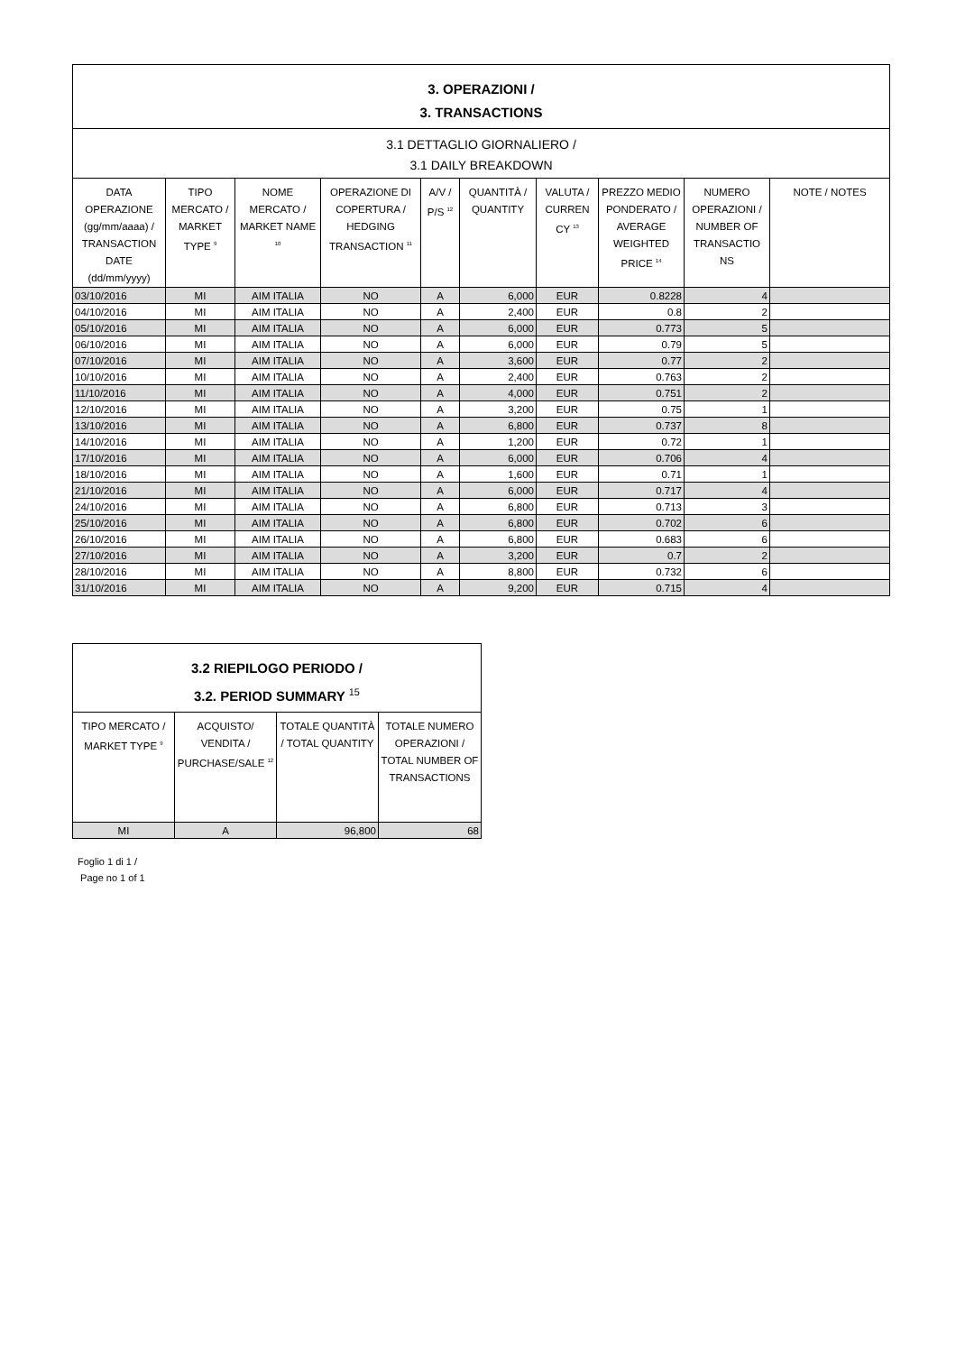| 3. OPERAZIONI / 3. TRANSACTIONS | | | | | | | | | |
| --- | --- | --- | --- | --- | --- | --- | --- | --- | --- |
| 3.1 DETTAGLIO GIORNALIERO / 3.1 DAILY BREAKDOWN | | | | | | | | | |
| DATA OPERAZIONE (gg/mm/aaaa) / TRANSACTION DATE (dd/mm/yyyy) | TIPO MERCATO / MARKET TYPE <sup>9</sup> | NOME MERCATO / MARKET NAME <sup>10</sup> | OPERAZIONE DI COPERTURA / HEDGING TRANSACTION <sup>11</sup> | A/V / P/S <sup>12</sup> | QUANTITÀ / QUANTITY | VALUTA / CURREN CY <sup>13</sup> | PREZZO MEDIO PONDERATO / AVERAGE WEIGHTED PRICE <sup>14</sup> | NUMERO OPERAZIONI / NUMBER OF TRANSACTIO NS | NOTE / NOTES |
| 03/10/2016 | MI | AIM ITALIA | NO | A | 6,000 | EUR | 0.8228 | 4 | |
| 04/10/2016 | MI | AIM ITALIA | NO | A | 2,400 | EUR | 0.8 | 2 | |
| 05/10/2016 | MI | AIM ITALIA | NO | A | 6,000 | EUR | 0.773 | 5 | |
| 06/10/2016 | MI | AIM ITALIA | NO | A | 6,000 | EUR | 0.79 | 5 | |
| 07/10/2016 | MI | AIM ITALIA | NO | A | 3,600 | EUR | 0.77 | 2 | |
| 10/10/2016 | MI | AIM ITALIA | NO | A | 2,400 | EUR | 0.763 | 2 | |
| 11/10/2016 | MI | AIM ITALIA | NO | A | 4,000 | EUR | 0.751 | 2 | |
| 12/10/2016 | MI | AIM ITALIA | NO | A | 3,200 | EUR | 0.75 | 1 | |
| 13/10/2016 | MI | AIM ITALIA | NO | A | 6,800 | EUR | 0.737 | 8 | |
| 14/10/2016 | MI | AIM ITALIA | NO | A | 1,200 | EUR | 0.72 | 1 | |
| 17/10/2016 | MI | AIM ITALIA | NO | A | 6,000 | EUR | 0.706 | 4 | |
| 18/10/2016 | MI | AIM ITALIA | NO | A | 1,600 | EUR | 0.71 | 1 | |
| 21/10/2016 | MI | AIM ITALIA | NO | A | 6,000 | EUR | 0.717 | 4 | |
| 24/10/2016 | MI | AIM ITALIA | NO | A | 6,800 | EUR | 0.713 | 3 | |
| 25/10/2016 | MI | AIM ITALIA | NO | A | 6,800 | EUR | 0.702 | 6 | |
| 26/10/2016 | MI | AIM ITALIA | NO | A | 6,800 | EUR | 0.683 | 6 | |
| 27/10/2016 | MI | AIM ITALIA | NO | A | 3,200 | EUR | 0.7 | 2 | |
| 28/10/2016 | MI | AIM ITALIA | NO | A | 8,800 | EUR | 0.732 | 6 | |
| 31/10/2016 | MI | AIM ITALIA | NO | A | 9,200 | EUR | 0.715 | 4 | |
| 3.2 RIEPILOGO PERIODO / 3.2. PERIOD SUMMARY <sup>15</sup> | | | |
| --- | --- | --- | --- |
| TIPO MERCATO / MARKET TYPE <sup>9</sup> | ACQUISTO/ VENDITA / PURCHASE/SALE <sup>12</sup> | TOTALE QUANTITÀ / TOTAL QUANTITY | TOTALE NUMERO OPERAZIONI / TOTAL NUMBER OF TRANSACTIONS |
| MI | A | 96,800 | 68 |
Foglio 1 di 1 /
Page no 1 of 1